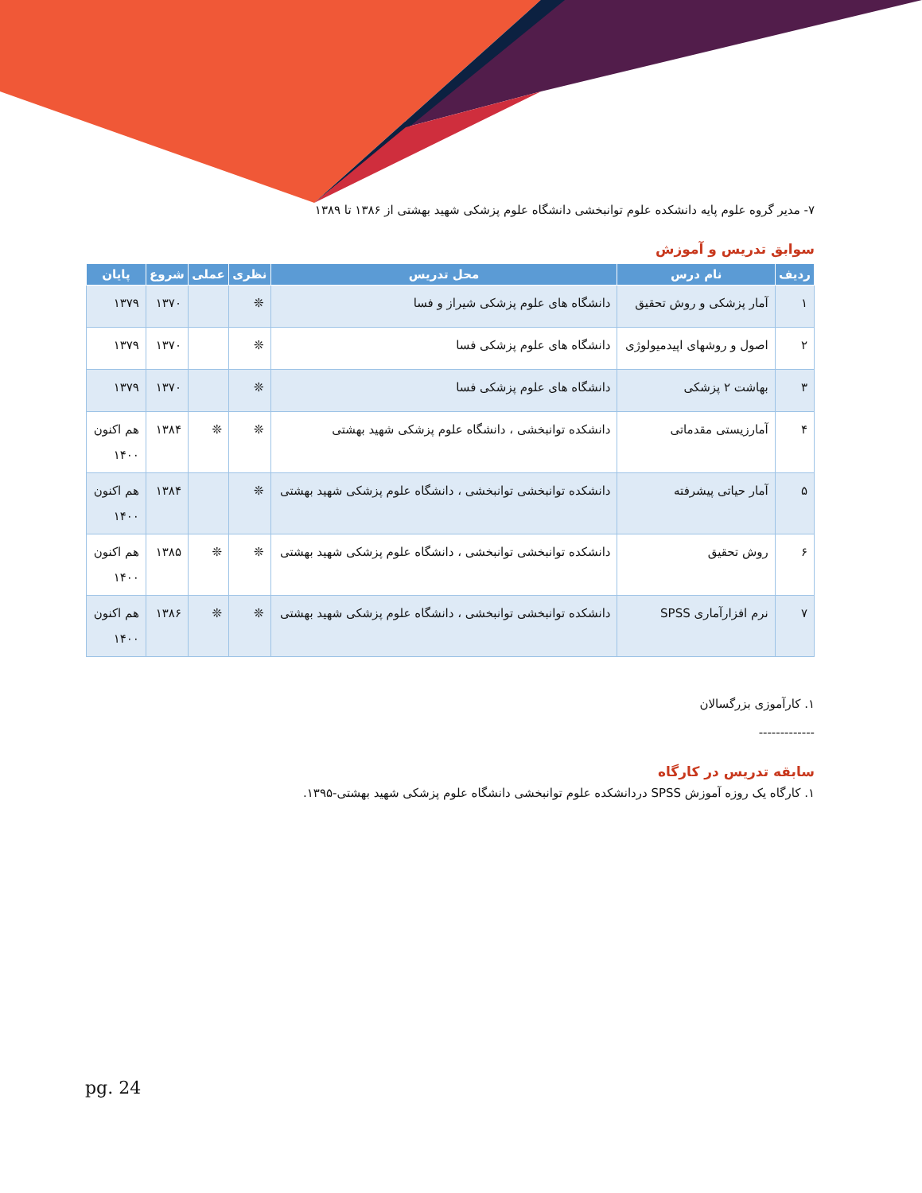۷- مدیر گروه علوم پایه دانشکده علوم توانبخشی دانشگاه علوم پزشکی شهید بهشتی از ۱۳۸۶ تا ۱۳۸۹
سوابق تدریس و آموزش
| ردیف | نام درس | محل تدریس | نظری | عملی | شروع | پایان |
| --- | --- | --- | --- | --- | --- | --- |
| ۱ | آمار پزشکی و روش تحقیق | دانشگاه های علوم پزشکی شیراز و فسا | ❊ | | ۱۳۷۰ | ۱۳۷۹ |
| ۲ | اصول و روشهای اپیدمیولوژی | دانشگاه های علوم پزشکی فسا | ❊ | | ۱۳۷۰ | ۱۳۷۹ |
| ۳ | بهاشت ۲ پزشکی | دانشگاه های علوم پزشکی فسا | ❊ | | ۱۳۷۰ | ۱۳۷۹ |
| ۴ | آمارزیستی مقدماتی | دانشکده توانبخشی ، دانشگاه علوم پزشکی شهید بهشتی | ❊ | ❊ | ۱۳۸۴ | هم اکنون ۱۴۰۰ |
| ۵ | آمار حیاتی پیشرفته | دانشکده توانبخشی توانبخشی ، دانشگاه علوم پزشکی شهید بهشتی | ❊ | | ۱۳۸۴ | هم اکنون ۱۴۰۰ |
| ۶ | روش تحقیق | دانشکده توانبخشی توانبخشی ، دانشگاه علوم پزشکی شهید بهشتی | ❊ | ❊ | ۱۳۸۵ | هم اکنون ۱۴۰۰ |
| ۷ | نرم افزارآماری SPSS | دانشکده توانبخشی توانبخشی ، دانشگاه علوم پزشکی شهید بهشتی | ❊ | ❊ | ۱۳۸۶ | هم اکنون ۱۴۰۰ |
۱. کارآموزی بزرگسالان
-------------
سابقه تدریس در کارگاه
۱. کارگاه یک روزه آموزش SPSS دردانشکده علوم توانبخشی دانشگاه علوم پزشکی شهید بهشتی-۱۳۹۵.
pg. 24